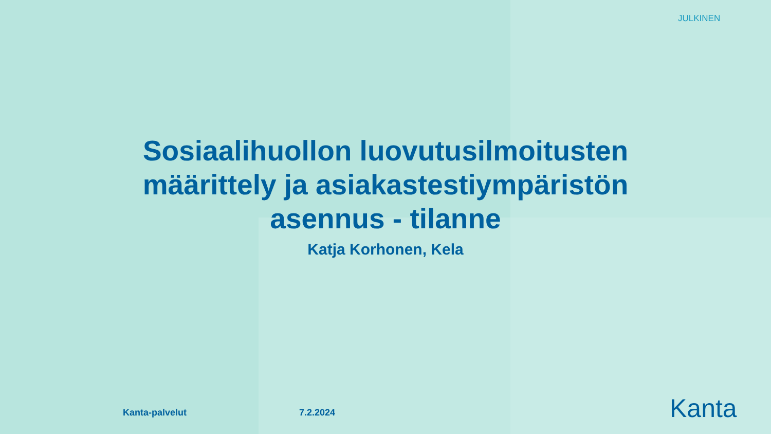JULKINEN
Sosiaalihuollon luovutusilmoitusten määrittely ja asiakastestiympäristön asennus - tilanne
Katja Korhonen, Kela
Kanta-palvelut 7.2.2024 Kanta